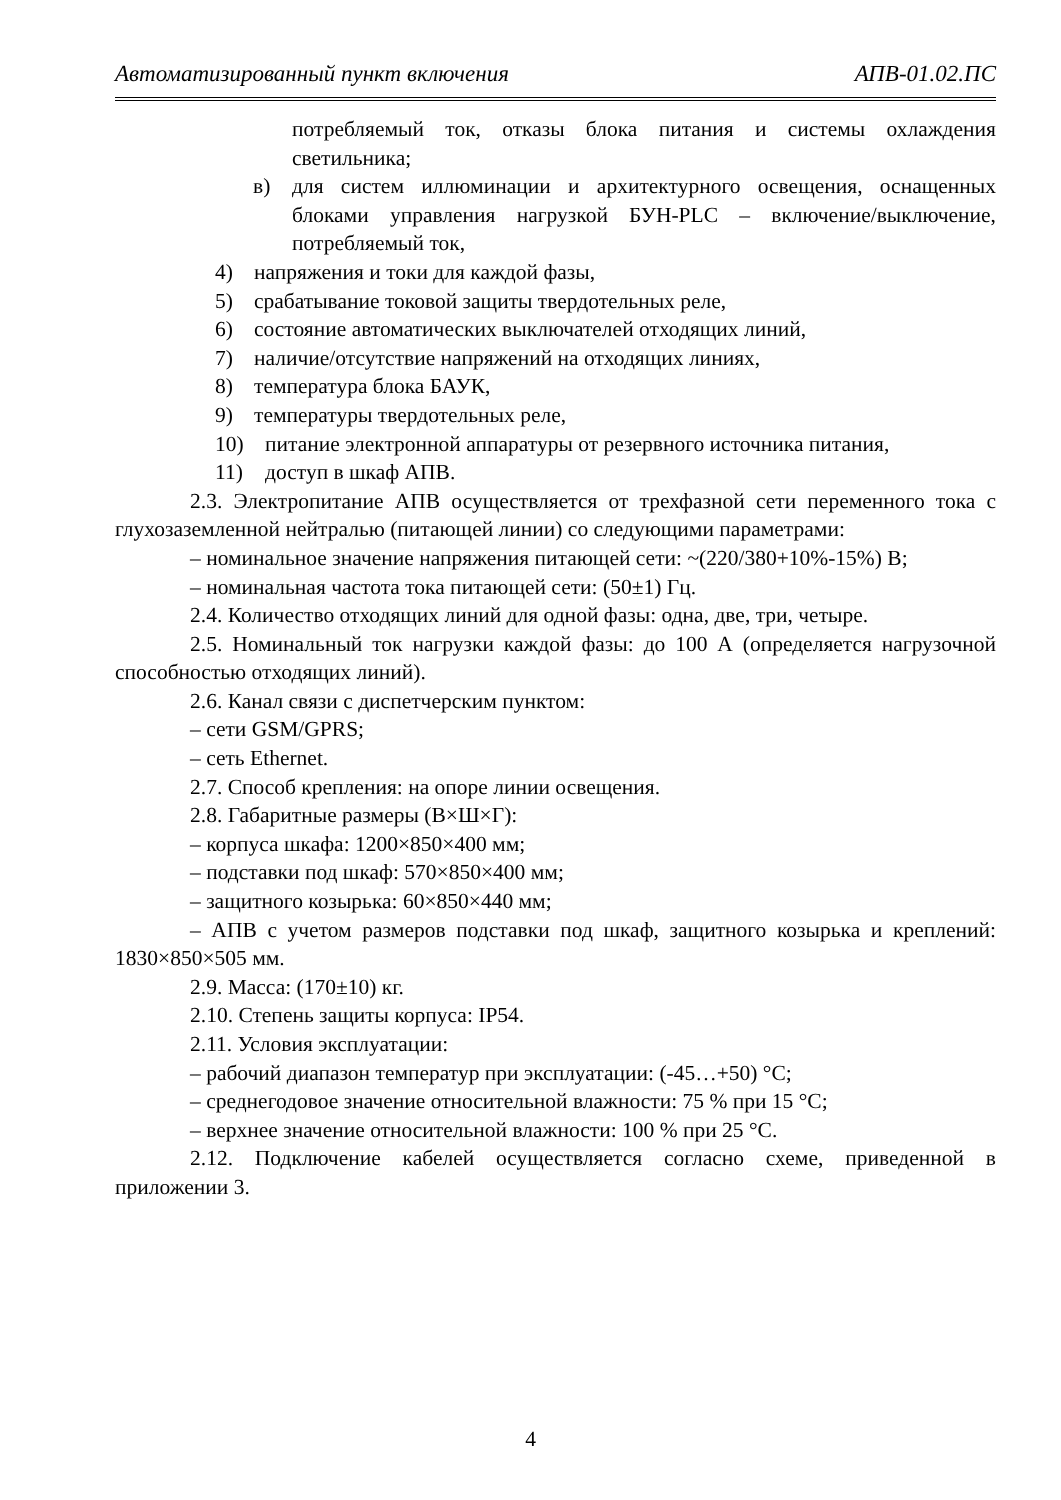Автоматизированный пункт включения АПВ-01.02.ПС
потребляемый ток, отказы блока питания и системы охлаждения светильника;
в) для систем иллюминации и архитектурного освещения, оснащенных блоками управления нагрузкой БУН-PLC – включение/выключение, потребляемый ток,
4) напряжения и токи для каждой фазы,
5) срабатывание токовой защиты твердотельных реле,
6) состояние автоматических выключателей отходящих линий,
7) наличие/отсутствие напряжений на отходящих линиях,
8) температура блока БАУК,
9) температуры твердотельных реле,
10) питание электронной аппаратуры от резервного источника питания,
11) доступ в шкаф АПВ.
2.3. Электропитание АПВ осуществляется от трехфазной сети переменного тока с глухозаземленной нейтралью (питающей линии) со следующими параметрами:
– номинальное значение напряжения питающей сети: ~(220/380+10%-15%) В;
– номинальная частота тока питающей сети: (50±1) Гц.
2.4. Количество отходящих линий для одной фазы: одна, две, три, четыре.
2.5. Номинальный ток нагрузки каждой фазы: до 100 А (определяется нагрузочной способностью отходящих линий).
2.6. Канал связи с диспетчерским пунктом:
– сети GSM/GPRS;
– сеть Ethernet.
2.7. Способ крепления: на опоре линии освещения.
2.8. Габаритные размеры (В×Ш×Г):
– корпуса шкафа: 1200×850×400 мм;
– подставки под шкаф: 570×850×400 мм;
– защитного козырька: 60×850×440 мм;
– АПВ с учетом размеров подставки под шкаф, защитного козырька и креплений: 1830×850×505 мм.
2.9. Масса: (170±10) кг.
2.10. Степень защиты корпуса: IP54.
2.11. Условия эксплуатации:
– рабочий диапазон температур при эксплуатации: (-45…+50) °С;
– среднегодовое значение относительной влажности: 75 % при 15 °С;
– верхнее значение относительной влажности: 100 % при 25 °С.
2.12. Подключение кабелей осуществляется согласно схеме, приведенной в приложении 3.
4